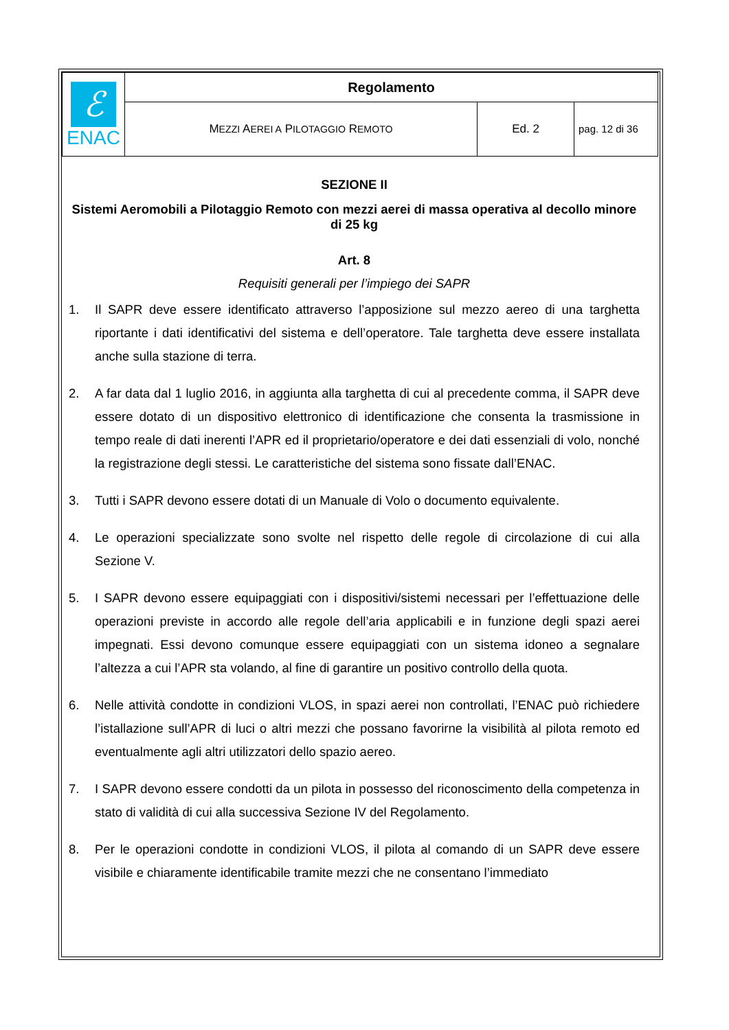| ℰ ENAC | Regolamento | | |
| | M EZZI A EREI A P ILOTAGGIO R EMOTO | Ed. 2 | pag. 12 di 36 |
SEZIONE II
Sistemi Aeromobili a Pilotaggio Remoto con mezzi aerei di massa operativa al decollo minore di 25 kg
Art. 8
Requisiti generali per l’impiego dei SAPR
1. Il SAPR deve essere identificato attraverso l’apposizione sul mezzo aereo di una targhetta riportante i dati identificativi del sistema e dell’operatore. Tale targhetta deve essere installata anche sulla stazione di terra.
2. A far data dal 1 luglio 2016, in aggiunta alla targhetta di cui al precedente comma, il SAPR deve essere dotato di un dispositivo elettronico di identificazione che consenta la trasmissione in tempo reale di dati inerenti l’APR ed il proprietario/operatore e dei dati essenziali di volo, nonché la registrazione degli stessi. Le caratteristiche del sistema sono fissate dall’ENAC.
3. Tutti i SAPR devono essere dotati di un Manuale di Volo o documento equivalente.
4. Le operazioni specializzate sono svolte nel rispetto delle regole di circolazione di cui alla Sezione V.
5. I SAPR devono essere equipaggiati con i dispositivi/sistemi necessari per l’effettuazione delle operazioni previste in accordo alle regole dell’aria applicabili e in funzione degli spazi aerei impegnati. Essi devono comunque essere equipaggiati con un sistema idoneo a segnalare l’altezza a cui l’APR sta volando, al fine di garantire un positivo controllo della quota.
6. Nelle attività condotte in condizioni VLOS, in spazi aerei non controllati, l’ENAC può richiedere l’istallazione sull’APR di luci o altri mezzi che possano favorirne la visibilità al pilota remoto ed eventualmente agli altri utilizzatori dello spazio aereo.
7. I SAPR devono essere condotti da un pilota in possesso del riconoscimento della competenza in stato di validità di cui alla successiva Sezione IV del Regolamento.
8. Per le operazioni condotte in condizioni VLOS, il pilota al comando di un SAPR deve essere visibile e chiaramente identificabile tramite mezzi che ne consentano l’immediato